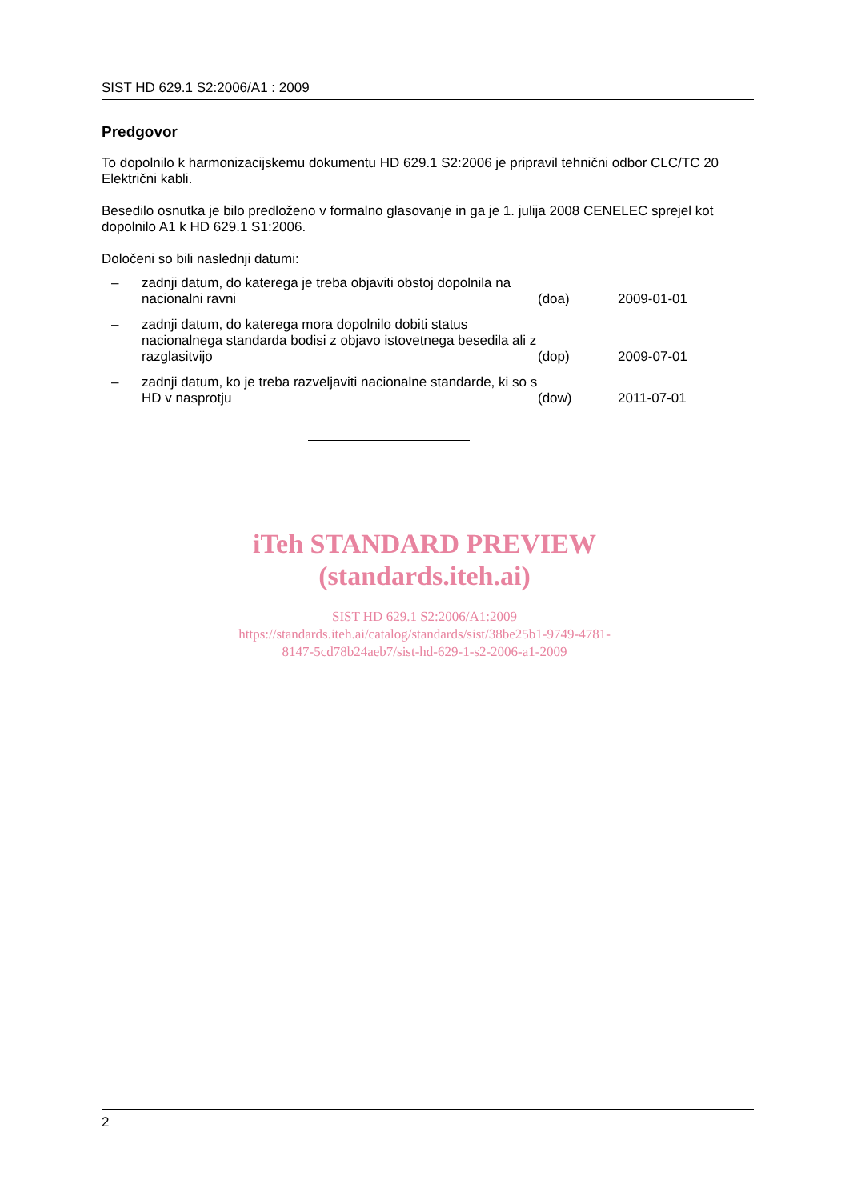SIST HD 629.1 S2:2006/A1 : 2009
Predgovor
To dopolnilo k harmonizacijskemu dokumentu HD 629.1 S2:2006 je pripravil tehnični odbor CLC/TC 20 Električni kabli.
Besedilo osnutka je bilo predloženo v formalno glasovanje in ga je 1. julija 2008 CENELEC sprejel kot dopolnilo A1 k HD 629.1 S1:2006.
Določeni so bili naslednji datumi:
– zadnji datum, do katerega je treba objaviti obstoj dopolnila na nacionalni ravni (doa) 2009-01-01
– zadnji datum, do katerega mora dopolnilo dobiti status nacionalnega standarda bodisi z objavo istovetnega besedila ali z razglasitvijo (dop) 2009-07-01
– zadnji datum, ko je treba razveljaviti nacionalne standarde, ki so s HD v nasprotju (dow) 2011-07-01
iTeh STANDARD PREVIEW
(standards.iteh.ai)
SIST HD 629.1 S2:2006/A1:2009
https://standards.iteh.ai/catalog/standards/sist/38be25b1-9749-4781-
8147-5cd78b24aeb7/sist-hd-629-1-s2-2006-a1-2009
2